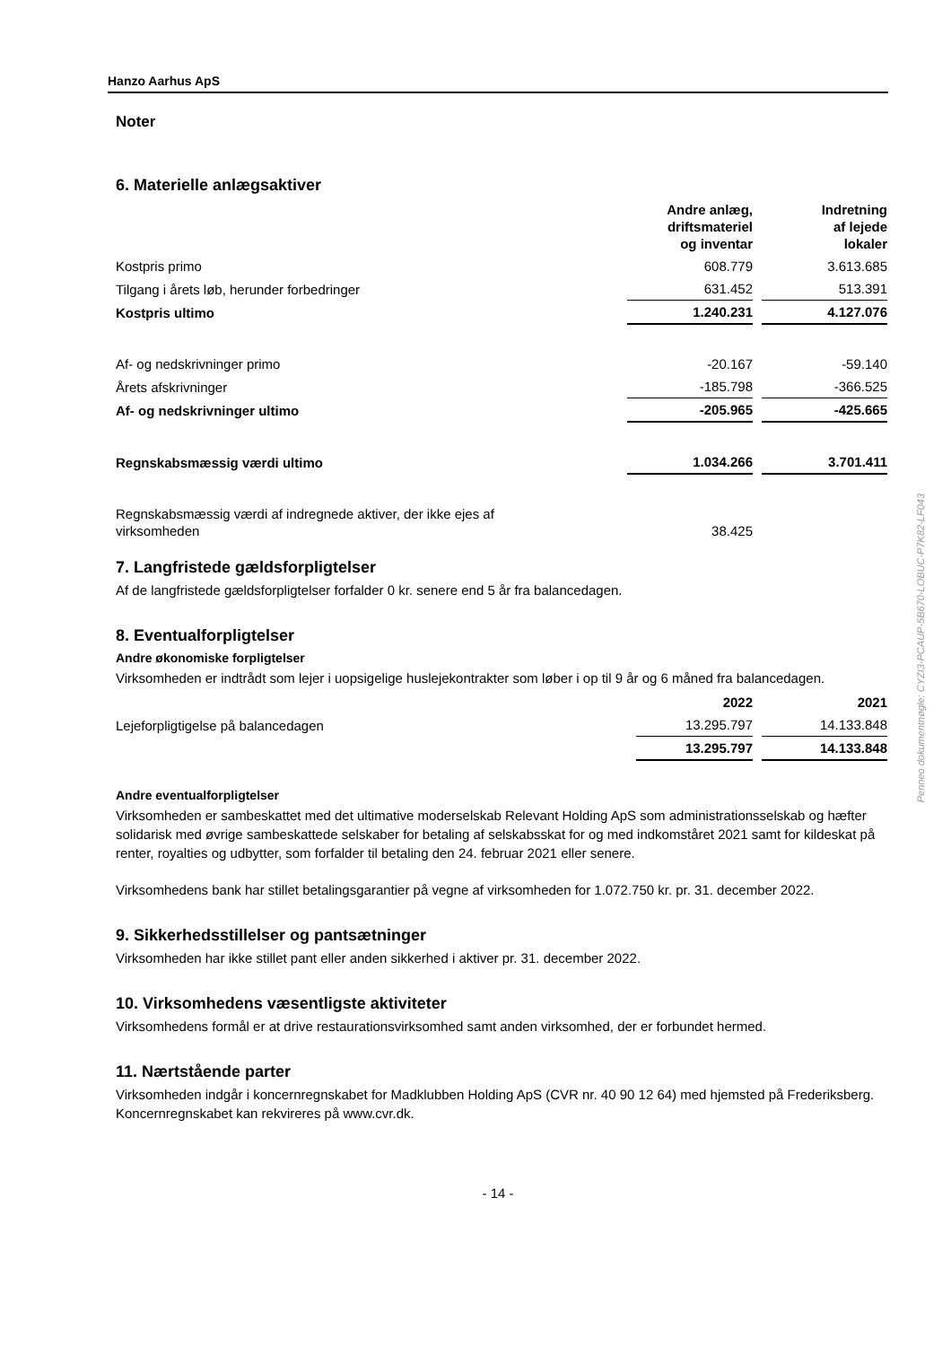Hanzo Aarhus ApS
Noter
6. Materielle anlægsaktiver
| | Andre anlæg, driftsmateriel og inventar | Indretning af lejede lokaler |
| Kostpris primo | 608.779 | 3.613.685 |
| Tilgang i årets løb, herunder forbedringer | 631.452 | 513.391 |
| Kostpris ultimo | 1.240.231 | 4.127.076 |
| Af- og nedskrivninger primo | -20.167 | -59.140 |
| Årets afskrivninger | -185.798 | -366.525 |
| Af- og nedskrivninger ultimo | -205.965 | -425.665 |
| Regnskabsmæssig værdi ultimo | 1.034.266 | 3.701.411 |
| Regnskabsmæssig værdi af indregnede aktiver, der ikke ejes af virksomheden | 38.425 | |
7. Langfristede gældsforpligtelser
Af de langfristede gældsforpligtelser forfalder 0 kr. senere end 5 år fra balancedagen.
8. Eventualforpligtelser
Andre økonomiske forpligtelser
Virksomheden er indtrådt som lejer i uopsigelige huslejekontrakter som løber i op til 9 år og 6 måned fra balancedagen.
| | 2022 | 2021 |
| Lejeforpligtigelse på balancedagen | 13.295.797 | 14.133.848 |
| | 13.295.797 | 14.133.848 |
Andre eventualforpligtelser
Virksomheden er sambeskattet med det ultimative moderselskab Relevant Holding ApS som administrationsselskab og hæfter solidarisk med øvrige sambeskattede selskaber for betaling af selskabsskat for og med indkomståret 2021 samt for kildeskat på renter, royalties og udbytter, som forfalder til betaling den 24. februar 2021 eller senere.
Virksomhedens bank har stillet betalingsgarantier på vegne af virksomheden for 1.072.750 kr. pr. 31. december 2022.
9. Sikkerhedsstillelser og pantsætninger
Virksomheden har ikke stillet pant eller anden sikkerhed i aktiver pr. 31. december 2022.
10. Virksomhedens væsentligste aktiviteter
Virksomhedens formål er at drive restaurationsvirksomhed samt anden virksomhed, der er forbundet hermed.
11. Nærtstående parter
Virksomheden indgår i koncernregnskabet for Madklubben Holding ApS (CVR nr. 40 90 12 64) med hjemsted på Frederiksberg. Koncernregnskabet kan rekvireres på www.cvr.dk.
- 14 -
Penneo dokumentnøgle: CYZI3-PCAUP-5B670-LOBUC-P7K82-LF043